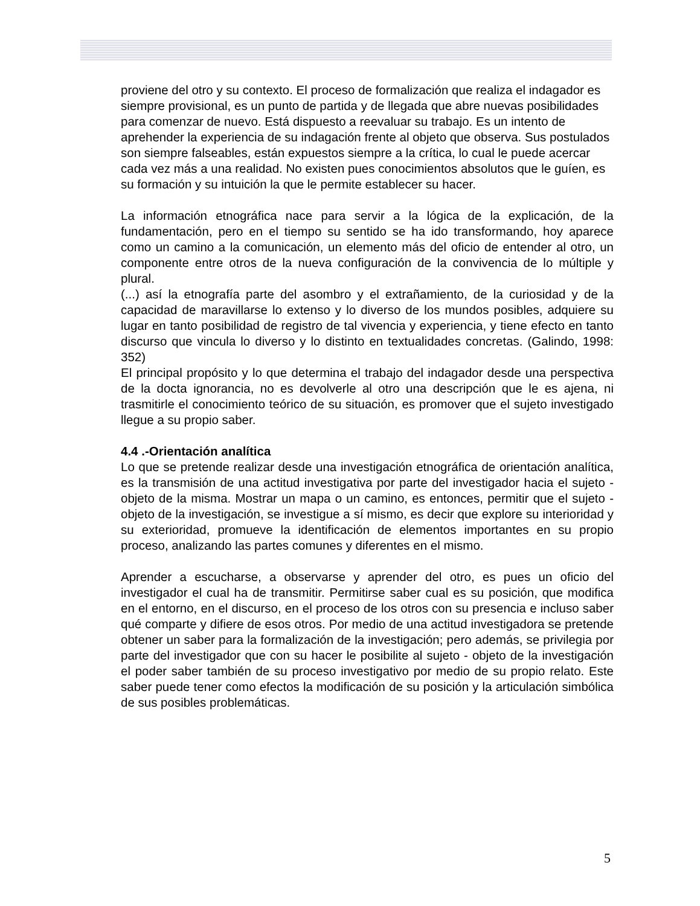proviene del otro y su contexto. El proceso de formalización que realiza el indagador es siempre provisional, es un punto de partida y de llegada que abre nuevas posibilidades para comenzar de nuevo. Está dispuesto a reevaluar su trabajo. Es un intento de aprehender la experiencia de su indagación frente al objeto que observa. Sus postulados son siempre falseables, están expuestos siempre a la crítica, lo cual le puede acercar cada vez más a una realidad. No existen pues conocimientos absolutos que le guíen, es su formación y su intuición la que le permite establecer su hacer.
La información etnográfica nace para servir a la lógica de la explicación, de la fundamentación, pero en el tiempo su sentido se ha ido transformando, hoy aparece como un camino a la comunicación, un elemento más del oficio de entender al otro, un componente entre otros de la nueva configuración de la convivencia de lo múltiple y plural.
(...) así la etnografía parte del asombro y el extrañamiento, de la curiosidad y de la capacidad de maravillarse lo extenso y lo diverso de los mundos posibles, adquiere su lugar en tanto posibilidad de registro de tal vivencia y experiencia, y tiene efecto en tanto discurso que vincula lo diverso y lo distinto en textualidades concretas. (Galindo, 1998: 352)
El principal propósito y lo que determina el trabajo del indagador desde una perspectiva de la docta ignorancia, no es devolverle al otro una descripción que le es ajena, ni trasmitirle el conocimiento teórico de su situación, es promover que el sujeto investigado llegue a su propio saber.
4.4 .-Orientación analítica
Lo que se pretende realizar desde una investigación etnográfica de orientación analítica, es la transmisión de una actitud investigativa por parte del investigador hacia el sujeto - objeto de la misma. Mostrar un mapa o un camino, es entonces, permitir que el sujeto - objeto de la investigación, se investigue a sí mismo, es decir que explore su interioridad y su exterioridad, promueve la identificación de elementos importantes en su propio proceso, analizando las partes comunes y diferentes en el mismo.
Aprender a escucharse, a observarse y aprender del otro, es pues un oficio del investigador el cual ha de transmitir. Permitirse saber cual es su posición, que modifica en el entorno, en el discurso, en el proceso de los otros con su presencia e incluso saber qué comparte y difiere de esos otros. Por medio de una actitud investigadora se pretende obtener un saber para la formalización de la investigación; pero además, se privilegia por parte del investigador que con su hacer le posibilite al sujeto - objeto de la investigación el poder saber también de su proceso investigativo por medio de su propio relato. Este saber puede tener como efectos la modificación de su posición y la articulación simbólica de sus posibles problemáticas.
5